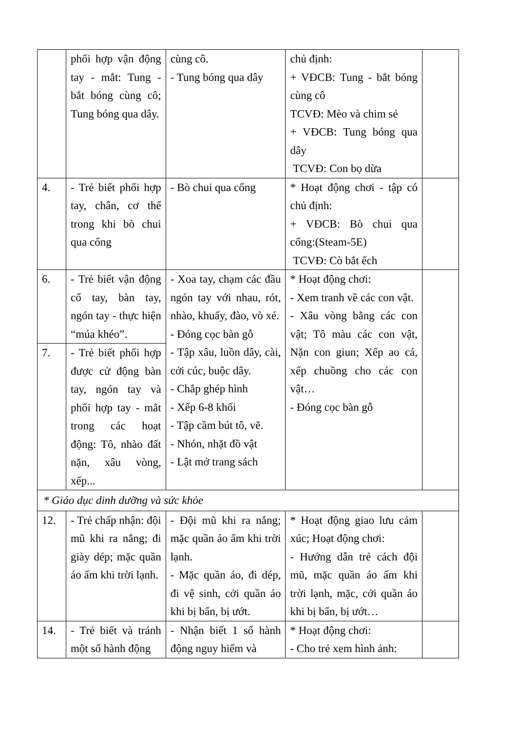| | phối hợp vận động tay - mắt: Tung - bắt bóng cùng cô; Tung bóng qua dây. | cùng cô. - Tung bóng qua dây | chủ định: + VĐCB: Tung - bắt bóng cùng cô TCVĐ: Mèo và chim sẻ + VĐCB: Tung bóng qua dây TCVĐ: Con bọ dừa | |
| 4. | - Trẻ biết phối hợp tay, chân, cơ thể trong khi bò chui qua cổng | - Bò chui qua cổng | * Hoạt động chơi - tập có chủ định: + VĐCB: Bò chui qua cổng:(Steam-5E) TCVĐ: Cò bắt ếch | |
| 6. | - Trẻ biết vận động cổ tay, bàn tay, ngón tay - thực hiện “múa khéo”. | - Xoa tay, chạm các đầu ngón tay với nhau, rót, nhào, khuấy, đào, vò xé. - Đóng cọc bàn gỗ - Tập xâu, luồn dây, cài, cởi cúc, buộc dây. - Chắp ghép hình - Xếp 6-8 khối - Tập cầm bút tô, vẽ. - Nhón, nhặt đồ vật - Lật mở trang sách | * Hoạt động chơi: - Xem tranh về các con vật. - Xâu vòng bằng các con vật; Tô màu các con vật, Nặn con giun; Xếp ao cá, xếp chuồng cho các con vật… - Đóng cọc bàn gỗ | |
| 7. | - Trẻ biết phối hợp được cử động bàn tay, ngón tay và phối hợp tay - mắt trong các hoạt động: Tô, nhào đất nặn, xâu vòng, xếp... | | | |
| * Giáo dục dinh dưỡng và sức khỏe | | | | |
| 12. | - Trẻ chấp nhận: đội mũ khi ra nắng; đi giày dép; mặc quần áo ấm khi trời lạnh. | - Đội mũ khi ra nắng; mặc quần áo ấm khi trời lạnh. - Mặc quần áo, đi dép, đi vệ sinh, cởi quần áo khi bị bẩn, bị ướt. | * Hoạt động giao lưu cảm xúc; Hoạt động chơi: - Hướng dẫn trẻ cách đội mũ, mặc quần áo ấm khi trời lạnh, mặc, cởi quần áo khi bị bẩn, bị ướt… | |
| 14. | - Trẻ biết và tránh một số hành động | - Nhận biết 1 số hành động nguy hiểm và | * Hoạt động chơi: - Cho trẻ xem hình ảnh: | |